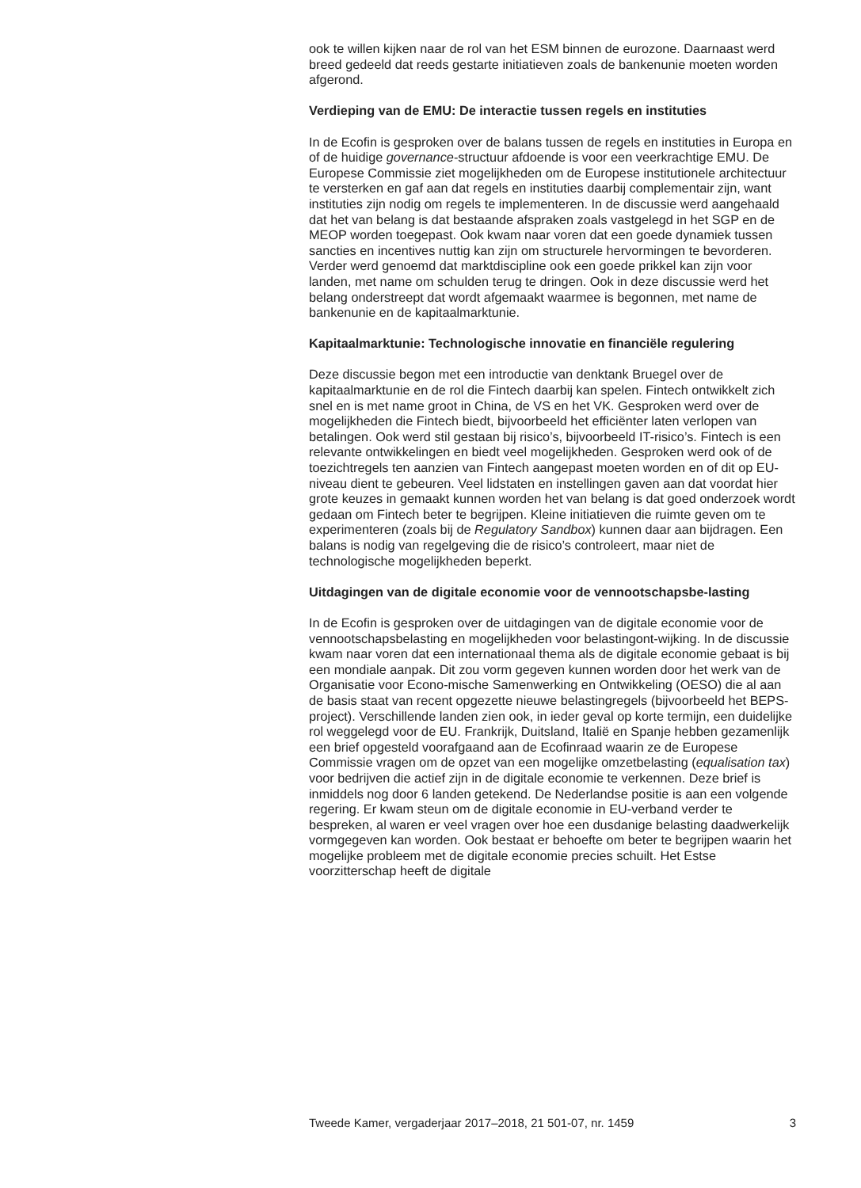ook te willen kijken naar de rol van het ESM binnen de eurozone. Daarnaast werd breed gedeeld dat reeds gestarte initiatieven zoals de bankenunie moeten worden afgerond.
Verdieping van de EMU: De interactie tussen regels en instituties
In de Ecofin is gesproken over de balans tussen de regels en instituties in Europa en of de huidige governance-structuur afdoende is voor een veerkrachtige EMU. De Europese Commissie ziet mogelijkheden om de Europese institutionele architectuur te versterken en gaf aan dat regels en instituties daarbij complementair zijn, want instituties zijn nodig om regels te implementeren. In de discussie werd aangehaald dat het van belang is dat bestaande afspraken zoals vastgelegd in het SGP en de MEOP worden toegepast. Ook kwam naar voren dat een goede dynamiek tussen sancties en incentives nuttig kan zijn om structurele hervormingen te bevorderen. Verder werd genoemd dat marktdiscipline ook een goede prikkel kan zijn voor landen, met name om schulden terug te dringen. Ook in deze discussie werd het belang onderstreept dat wordt afgemaakt waarmee is begonnen, met name de bankenunie en de kapitaalmarktunie.
Kapitaalmarktunie: Technologische innovatie en financiële regulering
Deze discussie begon met een introductie van denktank Bruegel over de kapitaalmarktunie en de rol die Fintech daarbij kan spelen. Fintech ontwikkelt zich snel en is met name groot in China, de VS en het VK. Gesproken werd over de mogelijkheden die Fintech biedt, bijvoorbeeld het efficiënter laten verlopen van betalingen. Ook werd stil gestaan bij risico’s, bijvoorbeeld IT-risico’s. Fintech is een relevante ontwikkelingen en biedt veel mogelijkheden. Gesproken werd ook of de toezichtregels ten aanzien van Fintech aangepast moeten worden en of dit op EU-niveau dient te gebeuren. Veel lidstaten en instellingen gaven aan dat voordat hier grote keuzes in gemaakt kunnen worden het van belang is dat goed onderzoek wordt gedaan om Fintech beter te begrijpen. Kleine initiatieven die ruimte geven om te experimenteren (zoals bij de Regulatory Sandbox) kunnen daar aan bijdragen. Een balans is nodig van regelgeving die de risico’s controleert, maar niet de technologische mogelijkheden beperkt.
Uitdagingen van de digitale economie voor de vennootschapsbe-lasting
In de Ecofin is gesproken over de uitdagingen van de digitale economie voor de vennootschapsbelasting en mogelijkheden voor belastingont-wijking. In de discussie kwam naar voren dat een internationaal thema als de digitale economie gebaat is bij een mondiale aanpak. Dit zou vorm gegeven kunnen worden door het werk van de Organisatie voor Econo-mische Samenwerking en Ontwikkeling (OESO) die al aan de basis staat van recent opgezette nieuwe belastingregels (bijvoorbeeld het BEPS-project). Verschillende landen zien ook, in ieder geval op korte termijn, een duidelijke rol weggelegd voor de EU. Frankrijk, Duitsland, Italië en Spanje hebben gezamenlijk een brief opgesteld voorafgaand aan de Ecofinraad waarin ze de Europese Commissie vragen om de opzet van een mogelijke omzetbelasting (equalisation tax) voor bedrijven die actief zijn in de digitale economie te verkennen. Deze brief is inmiddels nog door 6 landen getekend. De Nederlandse positie is aan een volgende regering. Er kwam steun om de digitale economie in EU-verband verder te bespreken, al waren er veel vragen over hoe een dusdanige belasting daadwerkelijk vormgegeven kan worden. Ook bestaat er behoefte om beter te begrijpen waarin het mogelijke probleem met de digitale economie precies schuilt. Het Estse voorzitterschap heeft de digitale
Tweede Kamer, vergaderjaar 2017–2018, 21 501-07, nr. 1459 3